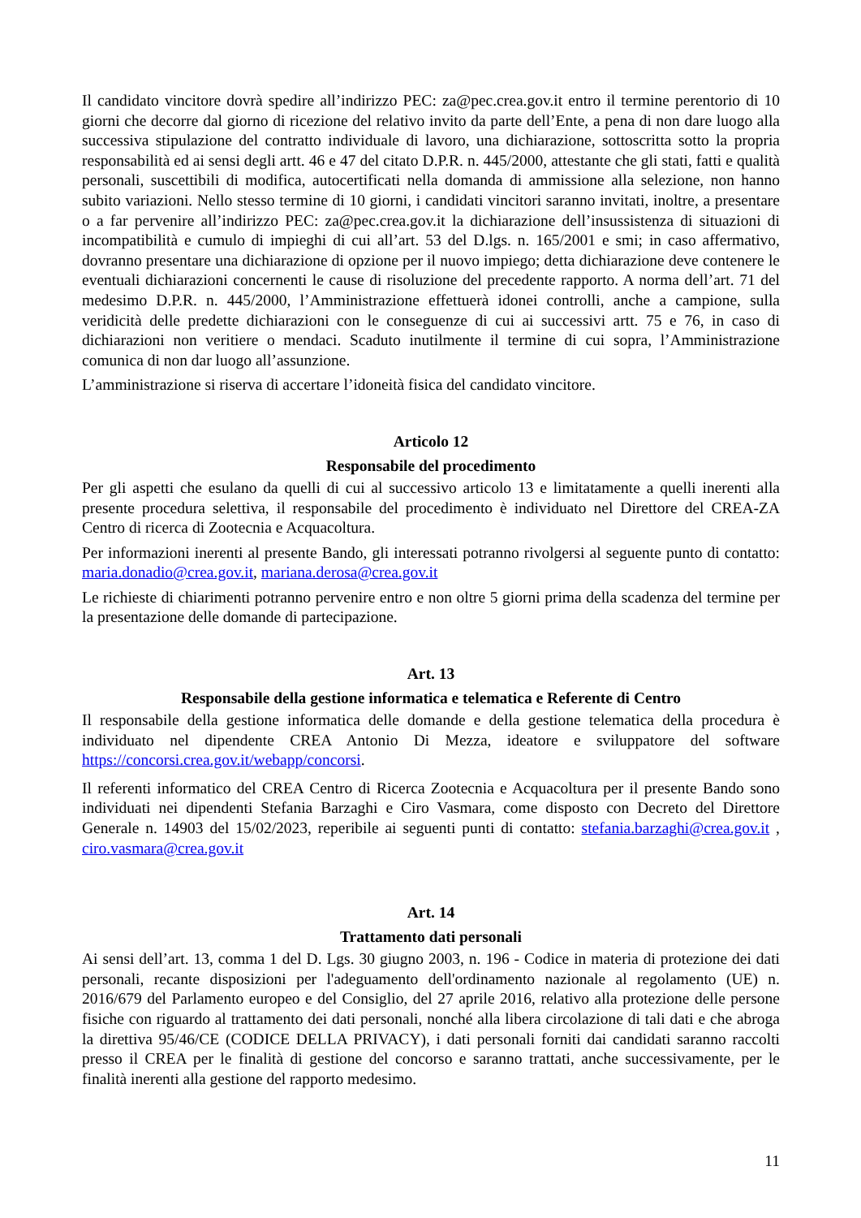Il candidato vincitore dovrà spedire all’indirizzo PEC: za@pec.crea.gov.it entro il termine perentorio di 10 giorni che decorre dal giorno di ricezione del relativo invito da parte dell’Ente, a pena di non dare luogo alla successiva stipulazione del contratto individuale di lavoro, una dichiarazione, sottoscritta sotto la propria responsabilità ed ai sensi degli artt. 46 e 47 del citato D.P.R. n. 445/2000, attestante che gli stati, fatti e qualità personali, suscettibili di modifica, autocertificati nella domanda di ammissione alla selezione, non hanno subito variazioni. Nello stesso termine di 10 giorni, i candidati vincitori saranno invitati, inoltre, a presentare o a far pervenire all’indirizzo PEC: za@pec.crea.gov.it la dichiarazione dell’insussistenza di situazioni di incompatibilità e cumulo di impieghi di cui all’art. 53 del D.lgs. n. 165/2001 e smi; in caso affermativo, dovranno presentare una dichiarazione di opzione per il nuovo impiego; detta dichiarazione deve contenere le eventuali dichiarazioni concernenti le cause di risoluzione del precedente rapporto. A norma dell’art. 71 del medesimo D.P.R. n. 445/2000, l’Amministrazione effettuerà idonei controlli, anche a campione, sulla veridicità delle predette dichiarazioni con le conseguenze di cui ai successivi artt. 75 e 76, in caso di dichiarazioni non veritiere o mendaci. Scaduto inutilmente il termine di cui sopra, l’Amministrazione comunica di non dar luogo all’assunzione.
L’amministrazione si riserva di accertare l’idoneità fisica del candidato vincitore.
Articolo 12
Responsabile del procedimento
Per gli aspetti che esulano da quelli di cui al successivo articolo 13 e limitatamente a quelli inerenti alla presente procedura selettiva, il responsabile del procedimento è individuato nel Direttore del CREA-ZA Centro di ricerca di Zootecnia e Acquacoltura.
Per informazioni inerenti al presente Bando, gli interessati potranno rivolgersi al seguente punto di contatto: maria.donadio@crea.gov.it, mariana.derosa@crea.gov.it
Le richieste di chiarimenti potranno pervenire entro e non oltre 5 giorni prima della scadenza del termine per la presentazione delle domande di partecipazione.
Art. 13
Responsabile della gestione informatica e telematica e Referente di Centro
Il responsabile della gestione informatica delle domande e della gestione telematica della procedura è individuato nel dipendente CREA Antonio Di Mezza, ideatore e sviluppatore del software https://concorsi.crea.gov.it/webapp/concorsi.
Il referenti informatico del CREA Centro di Ricerca Zootecnia e Acquacoltura per il presente Bando sono individuati nei dipendenti Stefania Barzaghi e Ciro Vasmara, come disposto con Decreto del Direttore Generale n. 14903 del 15/02/2023, reperibile ai seguenti punti di contatto: stefania.barzaghi@crea.gov.it , ciro.vasmara@crea.gov.it
Art. 14
Trattamento dati personali
Ai sensi dell’art. 13, comma 1 del D. Lgs. 30 giugno 2003, n. 196 - Codice in materia di protezione dei dati personali, recante disposizioni per l'adeguamento dell'ordinamento nazionale al regolamento (UE) n. 2016/679 del Parlamento europeo e del Consiglio, del 27 aprile 2016, relativo alla protezione delle persone fisiche con riguardo al trattamento dei dati personali, nonché alla libera circolazione di tali dati e che abroga la direttiva 95/46/CE (CODICE DELLA PRIVACY), i dati personali forniti dai candidati saranno raccolti presso il CREA per le finalità di gestione del concorso e saranno trattati, anche successivamente, per le finalità inerenti alla gestione del rapporto medesimo.
11